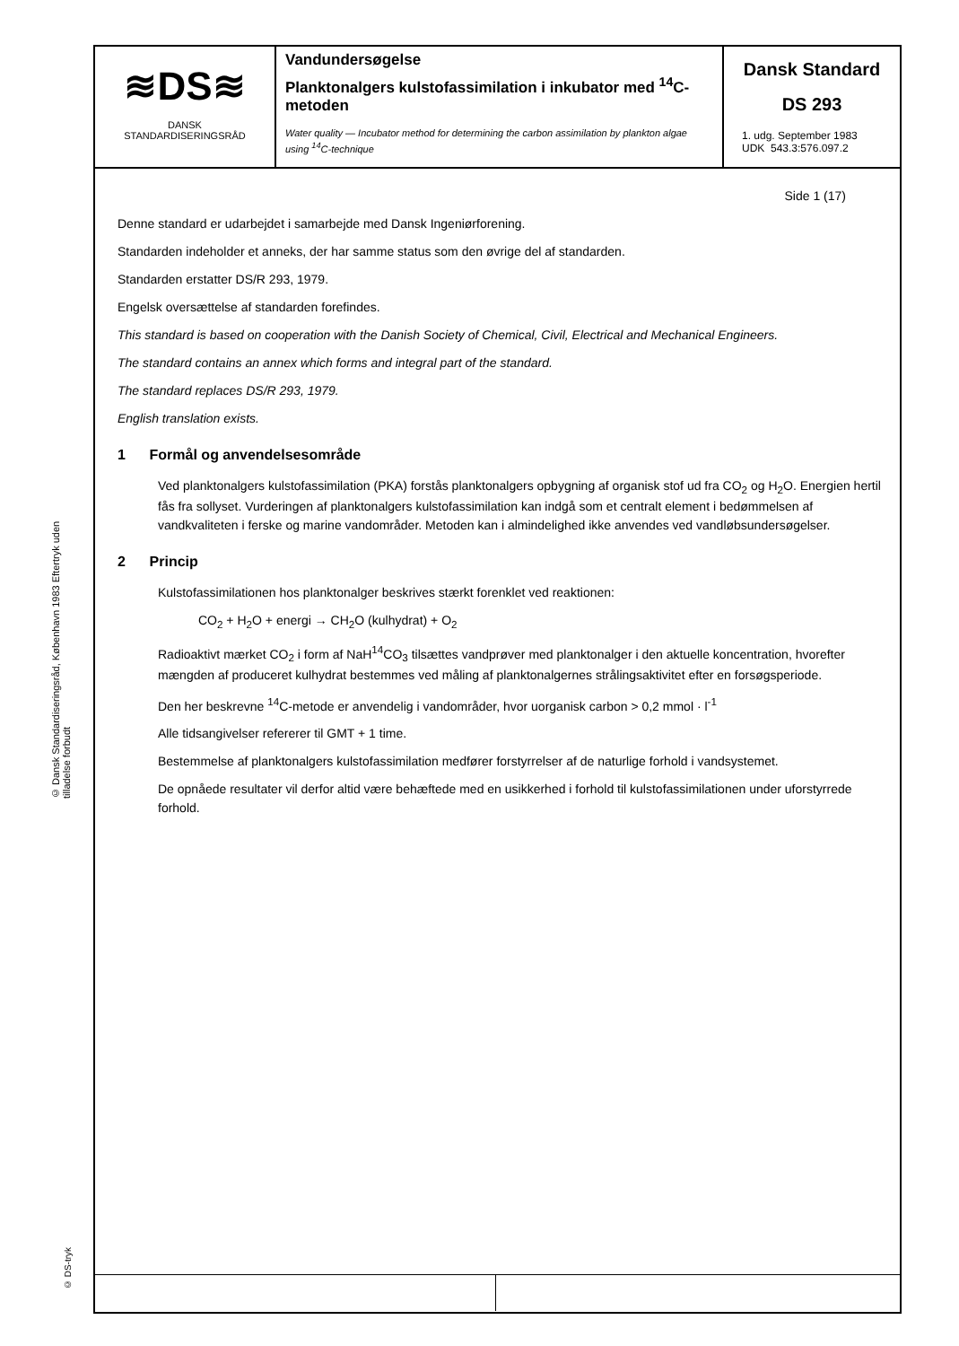© Dansk Standardiseringsråd, København 1983 Eftertryk uden tilladelse forbudt
© DS-tryk
≋DS≋
DANSK
STANDARDISERINGSRÅD
Vandundersøgelse
Planktonalgers kulstofassimilation i inkubator med <sup>14</sup>C-metoden
Water quality — Incubator method for determining the carbon assimilation by plankton algae using <sup>14</sup>C-technique
Dansk Standard
DS 293
1. udg. September 1983
UDK 543.3:576.097.2
Side 1 (17)
Denne standard er udarbejdet i samarbejde med Dansk Ingeniørforening.
Standarden indeholder et anneks, der har samme status som den øvrige del af standarden.
Standarden erstatter DS/R 293, 1979.
Engelsk oversættelse af standarden forefindes.
This standard is based on cooperation with the Danish Society of Chemical, Civil, Electrical and Mechanical Engineers.
The standard contains an annex which forms and integral part of the standard.
The standard replaces DS/R 293, 1979.
English translation exists.
1 Formål og anvendelsesområde
Ved planktonalgers kulstofassimilation (PKA) forstås planktonalgers opbygning af organisk stof ud fra CO<sub>2</sub> og H<sub>2</sub>O. Energien hertil fås fra sollyset. Vurderingen af planktonalgers kulstofassimilation kan indgå som et centralt element i bedømmelsen af vandkvaliteten i ferske og marine vandområder. Metoden kan i almindelighed ikke anvendes ved vandløbsundersøgelser.
2 Princip
Kulstofassimilationen hos planktonalger beskrives stærkt forenklet ved reaktionen:
CO<sub>2</sub> + H<sub>2</sub>O + energi → CH<sub>2</sub>O (kulhydrat) + O<sub>2</sub>
Radioaktivt mærket CO<sub>2</sub> i form af NaH<sup>14</sup>CO<sub>3</sub> tilsættes vandprøver med planktonalger i den aktuelle koncentration, hvorefter mængden af produceret kulhydrat bestemmes ved måling af planktonalgernes strålingsaktivitet efter en forsøgsperiode.
Den her beskrevne <sup>14</sup>C-metode er anvendelig i vandområder, hvor uorganisk carbon > 0,2 mmol · l<sup>-1</sup>
Alle tidsangivelser refererer til GMT + 1 time.
Bestemmelse af planktonalgers kulstofassimilation medfører forstyrrelser af de naturlige forhold i vandsystemet.
De opnåede resultater vil derfor altid være behæftede med en usikkerhed i forhold til kulstofassimilationen under uforstyrrede forhold.